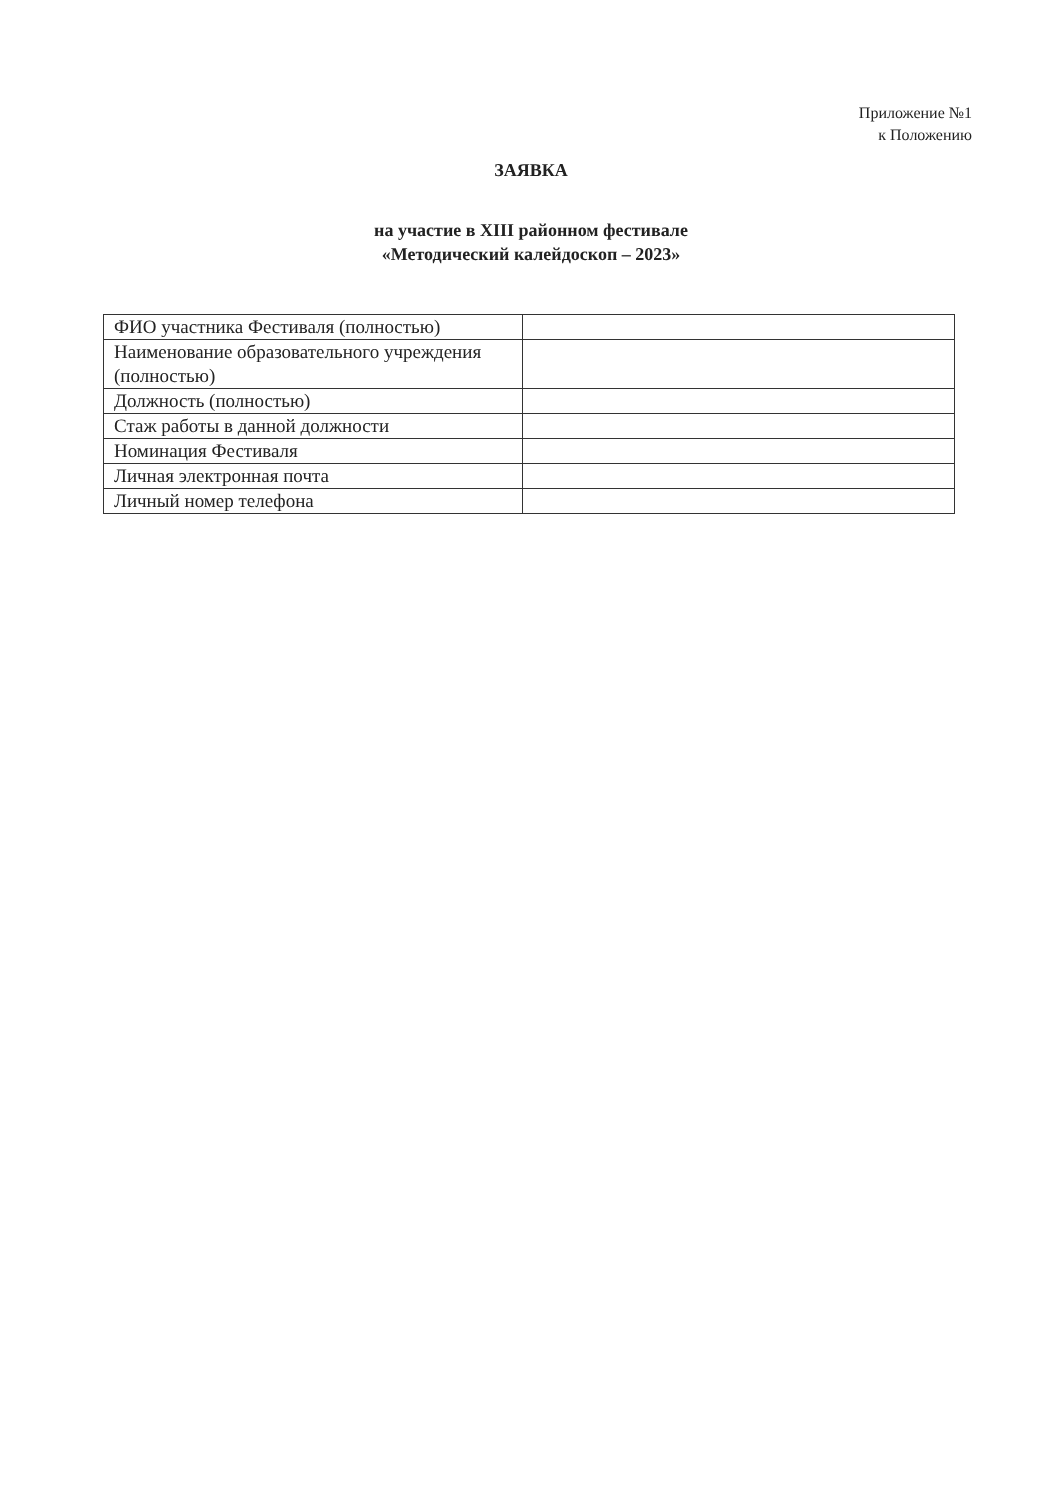Приложение №1
к Положению
ЗАЯВКА
на участие в XIII районном фестивале
«Методический калейдоскоп – 2023»
| ФИО участника Фестиваля (полностью) | |
| Наименование образовательного учреждения (полностью) | |
| Должность (полностью) | |
| Стаж работы в данной должности | |
| Номинация Фестиваля | |
| Личная электронная почта | |
| Личный номер телефона | |